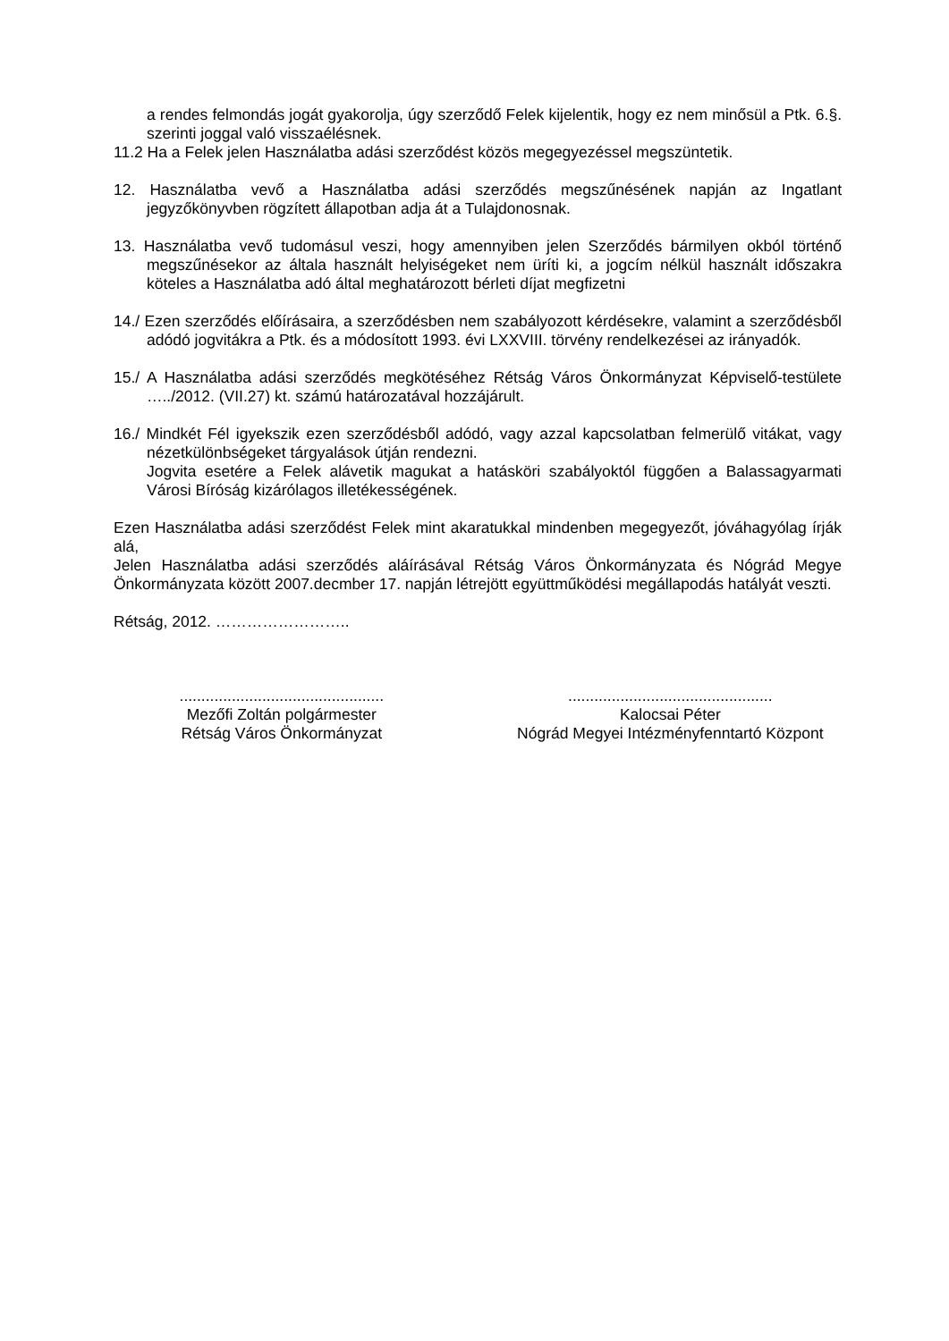a rendes felmondás jogát gyakorolja, úgy szerződő Felek kijelentik, hogy ez nem minősül a Ptk. 6.§. szerinti joggal való visszaélésnek.
11.2 Ha a Felek jelen Használatba adási szerződést közös megegyezéssel megszüntetik.
12. Használatba vevő a Használatba adási szerződés megszűnésének napján az Ingatlant jegyzőkönyvben rögzített állapotban adja át a Tulajdonosnak.
13. Használatba vevő tudomásul veszi, hogy amennyiben jelen Szerződés bármilyen okból történő megszűnésekor az általa használt helyiségeket nem üríti ki, a jogcím nélkül használt időszakra köteles a Használatba adó által meghatározott bérleti díjat megfizetni
14./ Ezen szerződés előírásaira, a szerződésben nem szabályozott kérdésekre, valamint a szerződésből adódó jogvitákra a Ptk. és a módosított 1993. évi LXXVIII. törvény rendelkezései az irányadók.
15./ A Használatba adási szerződés megkötéséhez Rétság Város Önkormányzat Képviselő-testülete …../2012. (VII.27) kt. számú határozatával hozzájárult.
16./ Mindkét Fél igyekszik ezen szerződésből adódó, vagy azzal kapcsolatban felmerülő vitákat, vagy nézetkülönbségeket tárgyalások útján rendezni.
Jogvita esetére a Felek alávetik magukat a hatásköri szabályoktól függően a Balassagyarmati Városi Bíróság kizárólagos illetékességének.
Ezen Használatba adási szerződést Felek mint akaratukkal mindenben megegyezőt, jóváhagyólag írják alá,
Jelen Használatba adási szerződés aláírásával Rétság Város Önkormányzata és Nógrád Megye Önkormányzata között 2007.decmber 17. napján létrejött együttműködési megállapodás hatályát veszti.
Rétság, 2012. ……………………..
...............................................
Mezőfi Zoltán polgármester
Rétság Város Önkormányzat
...............................................
Kalocsai Péter
Nógrád Megyei Intézményfenntartó Központ